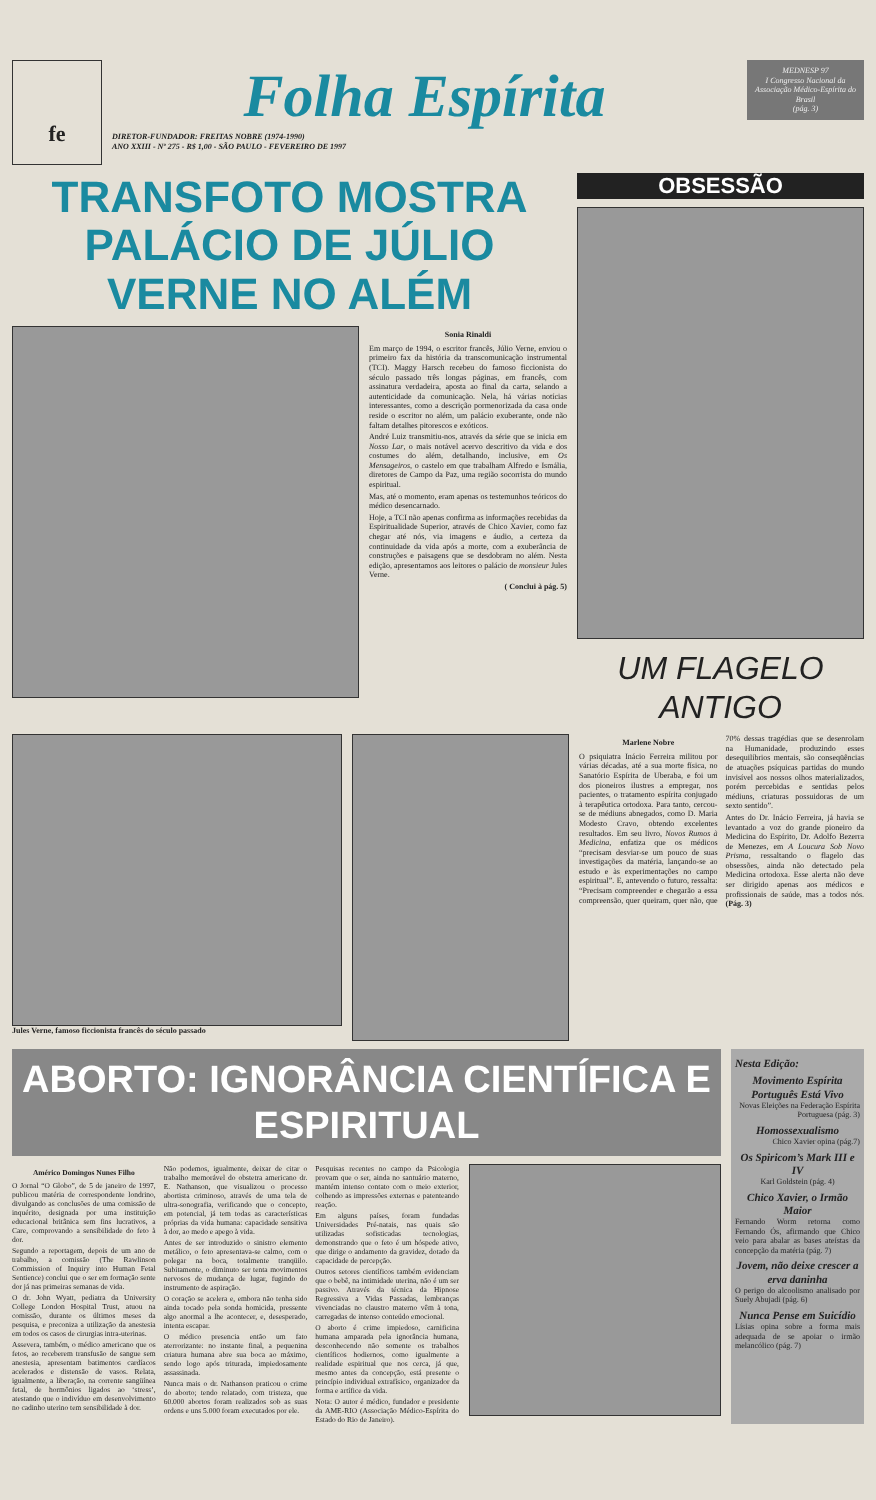fe
Folha Espírita
DIRETOR-FUNDADOR: FREITAS NOBRE (1974-1990)
ANO XXIII - Nº 275 - R$ 1,00 - SÃO PAULO - FEVEREIRO DE 1997
MEDNESP 97
I Congresso Nacional da Associação Médico-Espírita do Brasil
(pág. 3)
TRANSFOTO MOSTRA PALÁCIO DE JÚLIO VERNE NO ALÉM
Sonia Rinaldi
Em março de 1994, o escritor francês, Júlio Verne, enviou o primeiro fax da história da transcomunicação instrumental (TCI). Maggy Harsch recebeu do famoso ficcionista do século passado três longas páginas, em francês, com assinatura verdadeira, aposta ao final da carta, selando a autenticidade da comunicação. Nela, há várias notícias interessantes, como a descrição pormenorizada da casa onde reside o escritor no além, um palácio exuberante, onde não faltam detalhes pitorescos e exóticos.
André Luiz transmitiu-nos, através da série que se inicia em Nosso Lar, o mais notável acervo descritivo da vida e dos costumes do além, detalhando, inclusive, em Os Mensageiros, o castelo em que trabalham Alfredo e Ismália, diretores de Campo da Paz, uma região socorrista do mundo espiritual.
Mas, até o momento, eram apenas os testemunhos teóricos do médico desencarnado.
Hoje, a TCI não apenas confirma as informações recebidas da Espiritualidade Superior, através de Chico Xavier, como faz chegar até nós, via imagens e áudio, a certeza da continuidade da vida após a morte, com a exuberância de construções e paisagens que se desdobram no além. Nesta edição, apresentamos aos leitores o palácio de monsieur Jules Verne.
( Conclui à pág. 5)
OBSESSÃO
UM FLAGELO ANTIGO
Jules Verne, famoso ficcionista francês do século passado
Marlene Nobre
O psiquiatra Inácio Ferreira militou por várias décadas, até a sua morte física, no Sanatório Espírita de Uberaba, e foi um dos pioneiros ilustres a empregar, nos pacientes, o tratamento espírita conjugado à terapêutica ortodoxa. Para tanto, cercou-se de médiuns abnegados, como D. Maria Modesto Cravo, obtendo excelentes resultados. Em seu livro, Novos Rumos à Medicina, enfatiza que os médicos “precisam desviar-se um pouco de suas investigações da matéria, lançando-se ao estudo e às experimentações no campo espiritual”. E, antevendo o futuro, ressalta: “Precisam compreender e chegarão a essa compreensão, quer queiram, quer não, que 70% dessas tragédias que se desenrolam na Humanidade, produzindo esses desequilíbrios mentais, são conseqüências de atuações psíquicas partidas do mundo invisível aos nossos olhos materializados, porém percebidas e sentidas pelos médiuns, criaturas possuidoras de um sexto sentido”.
Antes do Dr. Inácio Ferreira, já havia se levantado a voz do grande pioneiro da Medicina do Espírito, Dr. Adolfo Bezerra de Menezes, em A Loucura Sob Novo Prisma, ressaltando o flagelo das obsessões, ainda não detectado pela Medicina ortodoxa. Esse alerta não deve ser dirigido apenas aos médicos e profissionais de saúde, mas a todos nós. (Pág. 3)
ABORTO: IGNORÂNCIA CIENTÍFICA E ESPIRITUAL
Américo Domingos Nunes Filho
O Jornal “O Globo”, de 5 de janeiro de 1997, publicou matéria de correspondente londrino, divulgando as conclusões de uma comissão de inquérito, designada por uma instituição educacional britânica sem fins lucrativos, a Care, comprovando a sensibilidade do feto à dor.
Segundo a reportagem, depois de um ano de trabalho, a comissão (The Rawlinson Commission of Inquiry into Human Fetal Sentience) conclui que o ser em formação sente dor já nas primeiras semanas de vida.
O dr. John Wyatt, pediatra da University College London Hospital Trust, atuou na comissão, durante os últimos meses da pesquisa, e preconiza a utilização da anestesia em todos os casos de cirurgias intra-uterinas.
Assevera, também, o médico americano que os fetos, ao receberem transfusão de sangue sem anestesia, apresentam batimentos cardíacos acelerados e distensão de vasos. Relata, igualmente, a liberação, na corrente sangüínea fetal, de hormônios ligados ao ‘stress’, atestando que o indivíduo em desenvolvimento no cadinho uterino tem sensibilidade à dor.
Não podemos, igualmente, deixar de citar o trabalho memorável do obstetra americano dr. E. Nathanson, que visualizou o processo abortista criminoso, através de uma tela de ultra-sonografia, verificando que o concepto, em potencial, já tem todas as características próprias da vida humana: capacidade sensitiva à dor, ao medo e apego à vida.
Antes de ser introduzido o sinistro elemento metálico, o feto apresentava-se calmo, com o polegar na boca, totalmente tranqüilo. Subitamente, o diminuto ser tenta movimentos nervosos de mudança de lugar, fugindo do instrumento de aspiração.
O coração se acelera e, embora não tenha sido ainda tocado pela sonda homicida, pressente algo anormal a lhe acontecer, e, desesperado, intenta escapar.
O médico presencia então um fato aterrorizante: no instante final, a pequenina criatura humana abre sua boca ao máximo, sendo logo após triturada, impiedosamente assassinada.
Nunca mais o dr. Nathanson praticou o crime do aborto; tendo relatado, com tristeza, que 60.000 abortos foram realizados sob as suas ordens e uns 5.000 foram executados por ele.
Pesquisas recentes no campo da Psicologia provam que o ser, ainda no santuário materno, mantém intenso contato com o meio exterior, colhendo as impressões externas e patenteando reação.
Em alguns países, foram fundadas Universidades Pré-natais, nas quais são utilizadas sofisticadas tecnologias, demonstrando que o feto é um hóspede ativo, que dirige o andamento da gravidez, dotado da capacidade de percepção.
Outros setores científicos também evidenciam que o bebê, na intimidade uterina, não é um ser passivo. Através da técnica da Hipnose Regressiva a Vidas Passadas, lembranças vivenciadas no claustro materno vêm à tona, carregadas de intenso conteúdo emocional.
O aborto é crime impiedoso, carnificina humana amparada pela ignorância humana, desconhecendo não somente os trabalhos científicos hodiernos, como igualmente a realidade espiritual que nos cerca, já que, mesmo antes da concepção, está presente o princípio individual extrafísico, organizador da forma e artífice da vida.
Nota: O autor é médico, fundador e presidente da AME-RIO (Associação Médico-Espírita do Estado do Rio de Janeiro).
Nesta Edição:
Movimento Espírita Português Está Vivo
Novas Eleições na Federação Espírita Portuguesa (pág. 3)
Homossexualismo
Chico Xavier opina (pág.7)
Os Spiricom’s Mark III e IV
Karl Goldstein (pág. 4)
Chico Xavier, o Irmão Maior
Fernando Worm retorna como Fernando Ós, afirmando que Chico veio para abalar as bases ateístas da concepção da matéria (pág. 7)
Jovem, não deixe crescer a erva daninha
O perigo do alcoolismo analisado por Suely Abujadi (pág. 6)
Nunca Pense em Suicídio
Lísias opina sobre a forma mais adequada de se apoiar o irmão melancólico (pág. 7)